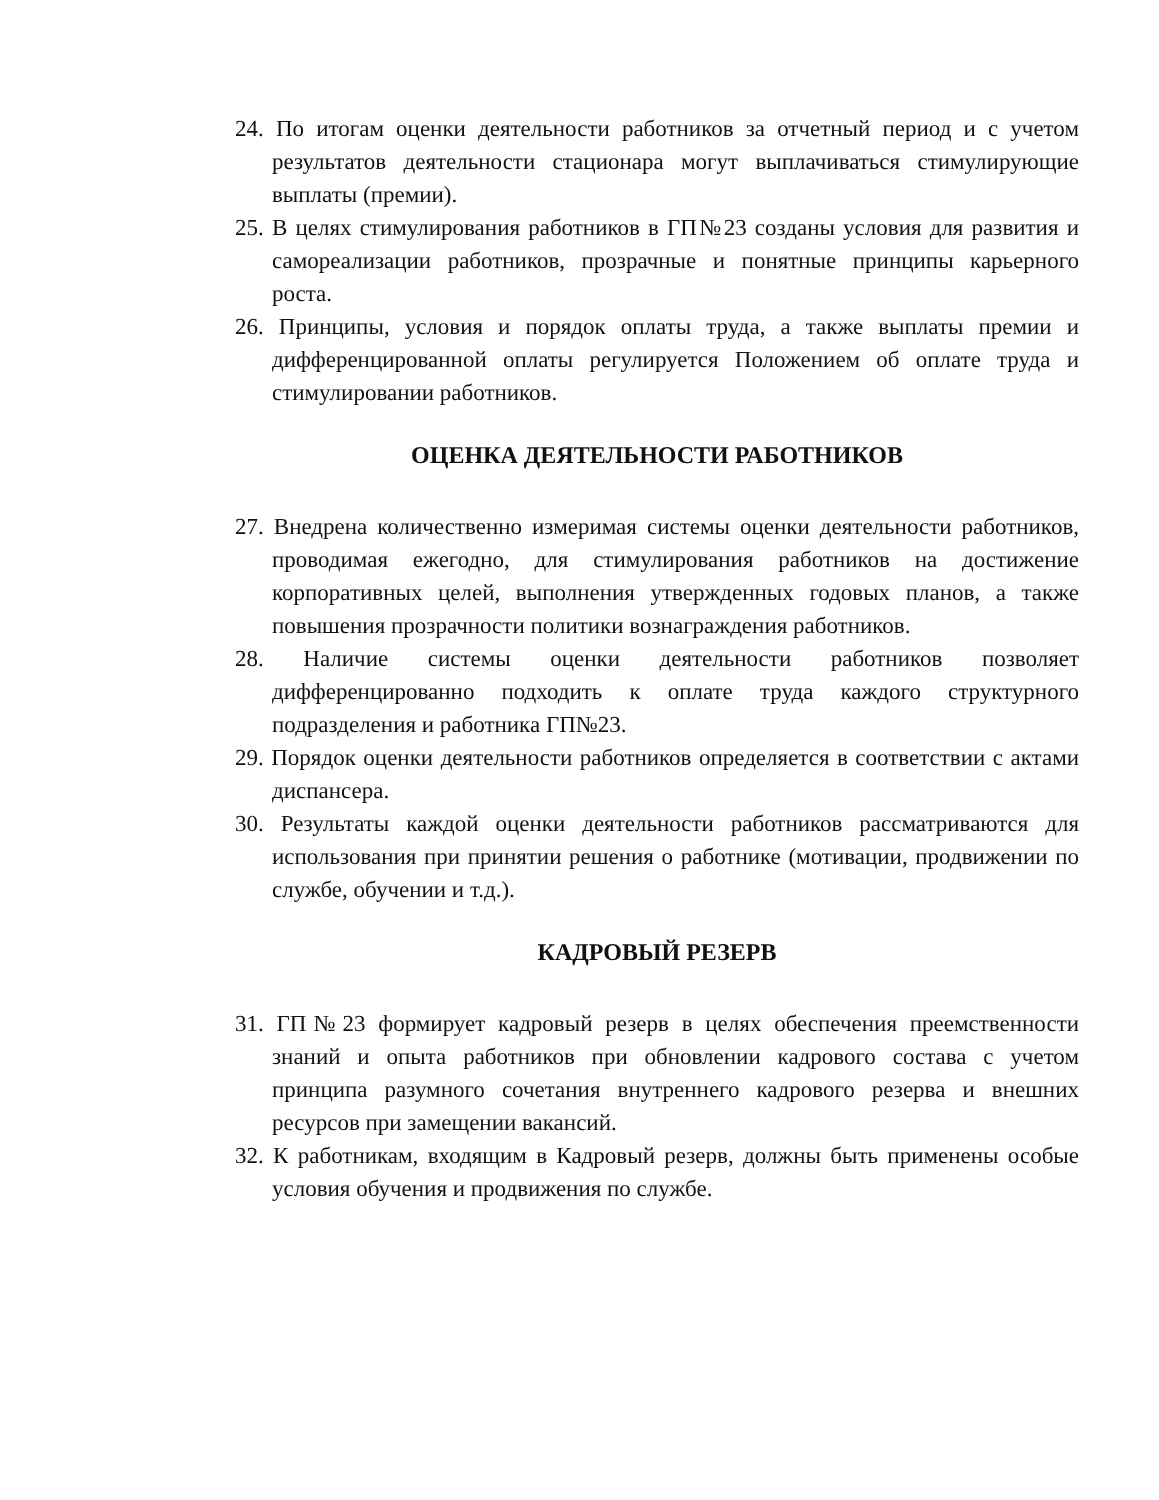24. По итогам оценки деятельности работников за отчетный период и с учетом результатов деятельности стационара могут выплачиваться стимулирующие выплаты (премии).
25. В целях стимулирования работников в ГП№23 созданы условия для развития и самореализации работников, прозрачные и понятные принципы карьерного роста.
26. Принципы, условия и порядок оплаты труда, а также выплаты премии и дифференцированной оплаты регулируется Положением об оплате труда и стимулировании работников.
ОЦЕНКА ДЕЯТЕЛЬНОСТИ РАБОТНИКОВ
27. Внедрена количественно измеримая системы оценки деятельности работников, проводимая ежегодно, для стимулирования работников на достижение корпоративных целей, выполнения утвержденных годовых планов, а также повышения прозрачности политики вознаграждения работников.
28. Наличие системы оценки деятельности работников позволяет дифференцированно подходить к оплате труда каждого структурного подразделения и работника ГП№23.
29. Порядок оценки деятельности работников определяется в соответствии с актами диспансера.
30. Результаты каждой оценки деятельности работников рассматриваются для использования при принятии решения о работнике (мотивации, продвижении по службе, обучении и т.д.).
КАДРОВЫЙ РЕЗЕРВ
31. ГП№23 формирует кадровый резерв в целях обеспечения преемственности знаний и опыта работников при обновлении кадрового состава с учетом принципа разумного сочетания внутреннего кадрового резерва и внешних ресурсов при замещении вакансий.
32. К работникам, входящим в Кадровый резерв, должны быть применены особые условия обучения и продвижения по службе.